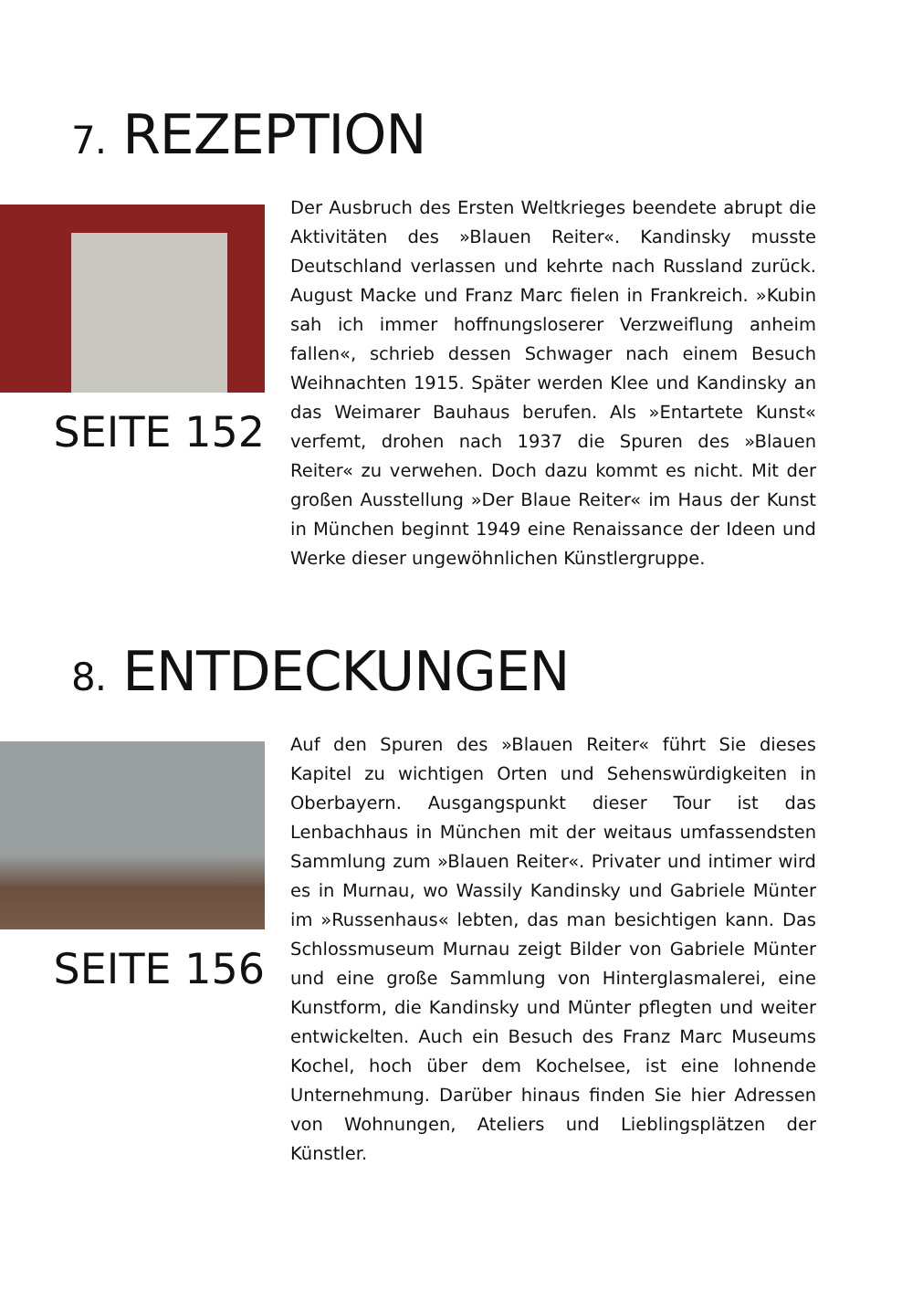7. REZEPTION
SEITE 152
Der Ausbruch des Ersten Weltkrieges beendete abrupt die Aktivitäten des »Blauen Reiter«. Kandinsky musste Deutschland verlassen und kehrte nach Russland zurück. August Macke und Franz Marc fielen in Frankreich. »Kubin sah ich immer hoffnungsloserer Verzweiflung anheim fallen«, schrieb dessen Schwager nach einem Besuch Weihnachten 1915. Später werden Klee und Kandinsky an das Weimarer Bauhaus berufen. Als »Entartete Kunst« verfemt, drohen nach 1937 die Spuren des »Blauen Reiter« zu verwehen. Doch dazu kommt es nicht. Mit der großen Ausstellung »Der Blaue Reiter« im Haus der Kunst in München beginnt 1949 eine Renaissance der Ideen und Werke dieser ungewöhnlichen Künstlergruppe.
8. ENTDECKUNGEN
SEITE 156
Auf den Spuren des »Blauen Reiter« führt Sie dieses Kapitel zu wichtigen Orten und Sehenswürdigkeiten in Oberbayern. Ausgangspunkt dieser Tour ist das Lenbachhaus in München mit der weitaus umfassendsten Sammlung zum »Blauen Reiter«. Privater und intimer wird es in Murnau, wo Wassily Kandinsky und Gabriele Münter im »Russenhaus« lebten, das man besichtigen kann. Das Schlossmuseum Murnau zeigt Bilder von Gabriele Münter und eine große Sammlung von Hinterglasmalerei, eine Kunstform, die Kandinsky und Münter pflegten und weiter entwickelten. Auch ein Besuch des Franz Marc Museums Kochel, hoch über dem Kochelsee, ist eine lohnende Unternehmung. Darüber hinaus finden Sie hier Adressen von Wohnungen, Ateliers und Lieblingsplätzen der Künstler.